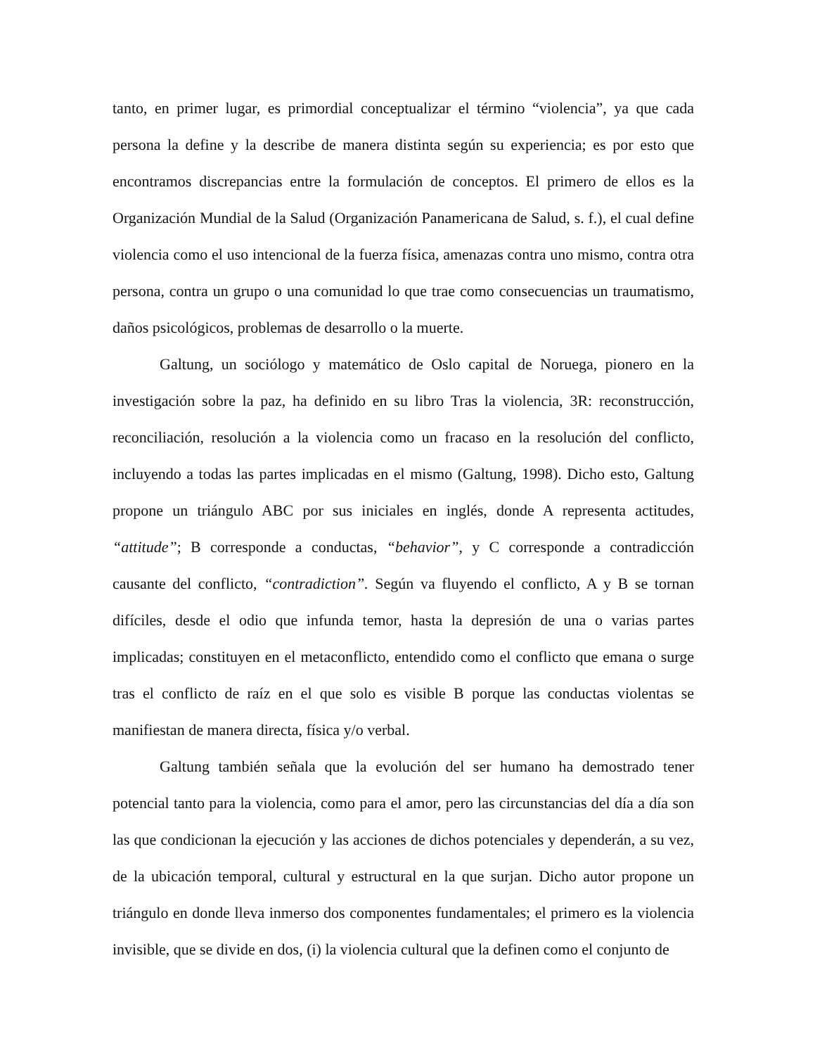tanto, en primer lugar, es primordial conceptualizar el término “violencia”, ya que cada persona la define y la describe de manera distinta según su experiencia; es por esto que encontramos discrepancias entre la formulación de conceptos. El primero de ellos es la Organización Mundial de la Salud (Organización Panamericana de Salud, s. f.), el cual define violencia como el uso intencional de la fuerza física, amenazas contra uno mismo, contra otra persona, contra un grupo o una comunidad lo que trae como consecuencias un traumatismo, daños psicológicos, problemas de desarrollo o la muerte.
Galtung, un sociólogo y matemático de Oslo capital de Noruega, pionero en la investigación sobre la paz, ha definido en su libro Tras la violencia, 3R: reconstrucción, reconciliación, resolución a la violencia como un fracaso en la resolución del conflicto, incluyendo a todas las partes implicadas en el mismo (Galtung, 1998). Dicho esto, Galtung propone un triángulo ABC por sus iniciales en inglés, donde A representa actitudes, “attitude”; B corresponde a conductas, “behavior”, y C corresponde a contradicción causante del conflicto, “contradiction”. Según va fluyendo el conflicto, A y B se tornan difíciles, desde el odio que infunda temor, hasta la depresión de una o varias partes implicadas; constituyen en el metaconflicto, entendido como el conflicto que emana o surge tras el conflicto de raíz en el que solo es visible B porque las conductas violentas se manifiestan de manera directa, física y/o verbal.
Galtung también señala que la evolución del ser humano ha demostrado tener potencial tanto para la violencia, como para el amor, pero las circunstancias del día a día son las que condicionan la ejecución y las acciones de dichos potenciales y dependerán, a su vez, de la ubicación temporal, cultural y estructural en la que surjan. Dicho autor propone un triángulo en donde lleva inmerso dos componentes fundamentales; el primero es la violencia invisible, que se divide en dos, (i) la violencia cultural que la definen como el conjunto de